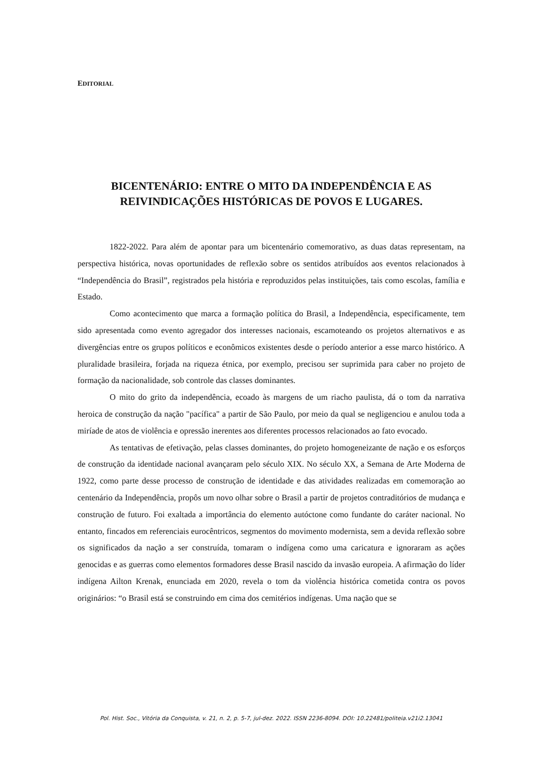EDITORIAL
BICENTENÁRIO: ENTRE O MITO DA INDEPENDÊNCIA E AS REIVINDICAÇÕES HISTÓRICAS DE POVOS E LUGARES.
1822-2022. Para além de apontar para um bicentenário comemorativo, as duas datas representam, na perspectiva histórica, novas oportunidades de reflexão sobre os sentidos atribuídos aos eventos relacionados à “Independência do Brasil”, registrados pela história e reproduzidos pelas instituições, tais como escolas, família e Estado.
Como acontecimento que marca a formação política do Brasil, a Independência, especificamente, tem sido apresentada como evento agregador dos interesses nacionais, escamoteando os projetos alternativos e as divergências entre os grupos políticos e econômicos existentes desde o período anterior a esse marco histórico. A pluralidade brasileira, forjada na riqueza étnica, por exemplo, precisou ser suprimida para caber no projeto de formação da nacionalidade, sob controle das classes dominantes.
O mito do grito da independência, ecoado às margens de um riacho paulista, dá o tom da narrativa heroica de construção da nação "pacífica" a partir de São Paulo, por meio da qual se negligenciou e anulou toda a miríade de atos de violência e opressão inerentes aos diferentes processos relacionados ao fato evocado.
As tentativas de efetivação, pelas classes dominantes, do projeto homogeneizante de nação e os esforços de construção da identidade nacional avançaram pelo século XIX. No século XX, a Semana de Arte Moderna de 1922, como parte desse processo de construção de identidade e das atividades realizadas em comemoração ao centenário da Independência, propôs um novo olhar sobre o Brasil a partir de projetos contraditórios de mudança e construção de futuro. Foi exaltada a importância do elemento autóctone como fundante do caráter nacional. No entanto, fincados em referenciais eurocêntricos, segmentos do movimento modernista, sem a devida reflexão sobre os significados da nação a ser construída, tomaram o indígena como uma caricatura e ignoraram as ações genocidas e as guerras como elementos formadores desse Brasil nascido da invasão europeia. A afirmação do líder indígena Ailton Krenak, enunciada em 2020, revela o tom da violência histórica cometida contra os povos originários: “o Brasil está se construindo em cima dos cemitérios indígenas. Uma nação que se
Pol. Hist. Soc., Vitória da Conquista, v. 21, n. 2, p. 5-7, jul-dez. 2022. ISSN 2236-8094. DOI: 10.22481/politeia.v21i2.13041